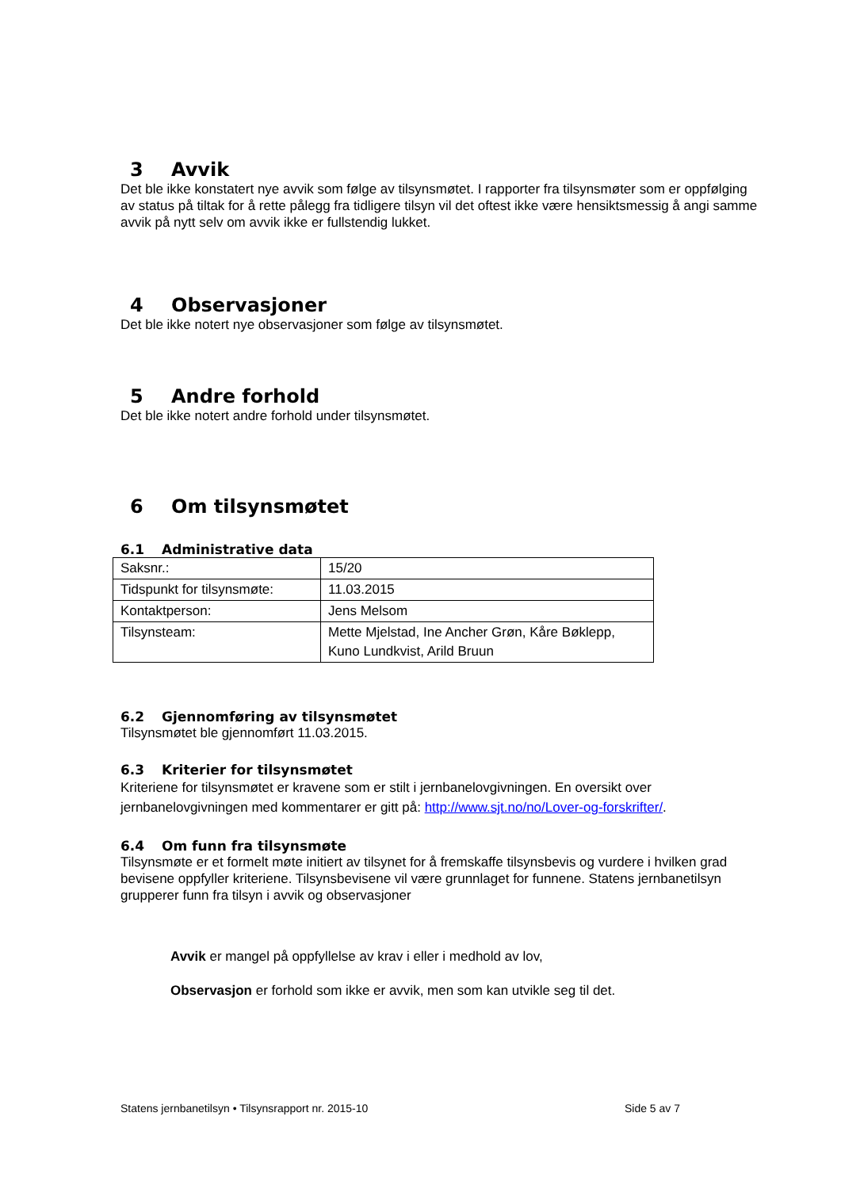3 Avvik
Det ble ikke konstatert nye avvik som følge av tilsynsmøtet. I rapporter fra tilsynsmøter som er oppfølging av status på tiltak for å rette pålegg fra tidligere tilsyn vil det oftest ikke være hensiktsmessig å angi samme avvik på nytt selv om avvik ikke er fullstendig lukket.
4 Observasjoner
Det ble ikke notert nye observasjoner som følge av tilsynsmøtet.
5 Andre forhold
Det ble ikke notert andre forhold under tilsynsmøtet.
6 Om tilsynsmøtet
6.1 Administrative data
| Saksnr.: | 15/20 |
| Tidspunkt for tilsynsmøte: | 11.03.2015 |
| Kontaktperson: | Jens Melsom |
| Tilsynsteam: | Mette Mjelstad, Ine Ancher Grøn, Kåre Bøklepp, Kuno Lundkvist, Arild Bruun |
6.2 Gjennomføring av tilsynsmøtet
Tilsynsmøtet ble gjennomført 11.03.2015.
6.3 Kriterier for tilsynsmøtet
Kriteriene for tilsynsmøtet er kravene som er stilt i jernbanelovgivningen. En oversikt over jernbanelovgivningen med kommentarer er gitt på: http://www.sjt.no/no/Lover-og-forskrifter/.
6.4 Om funn fra tilsynsmøte
Tilsynsmøte er et formelt møte initiert av tilsynet for å fremskaffe tilsynsbevis og vurdere i hvilken grad bevisene oppfyller kriteriene. Tilsynsbevisene vil være grunnlaget for funnene. Statens jernbanetilsyn grupperer funn fra tilsyn i avvik og observasjoner
Avvik er mangel på oppfyllelse av krav i eller i medhold av lov,
Observasjon er forhold som ikke er avvik, men som kan utvikle seg til det.
Statens jernbanetilsyn • Tilsynsrapport nr. 2015-10 Side 5 av 7